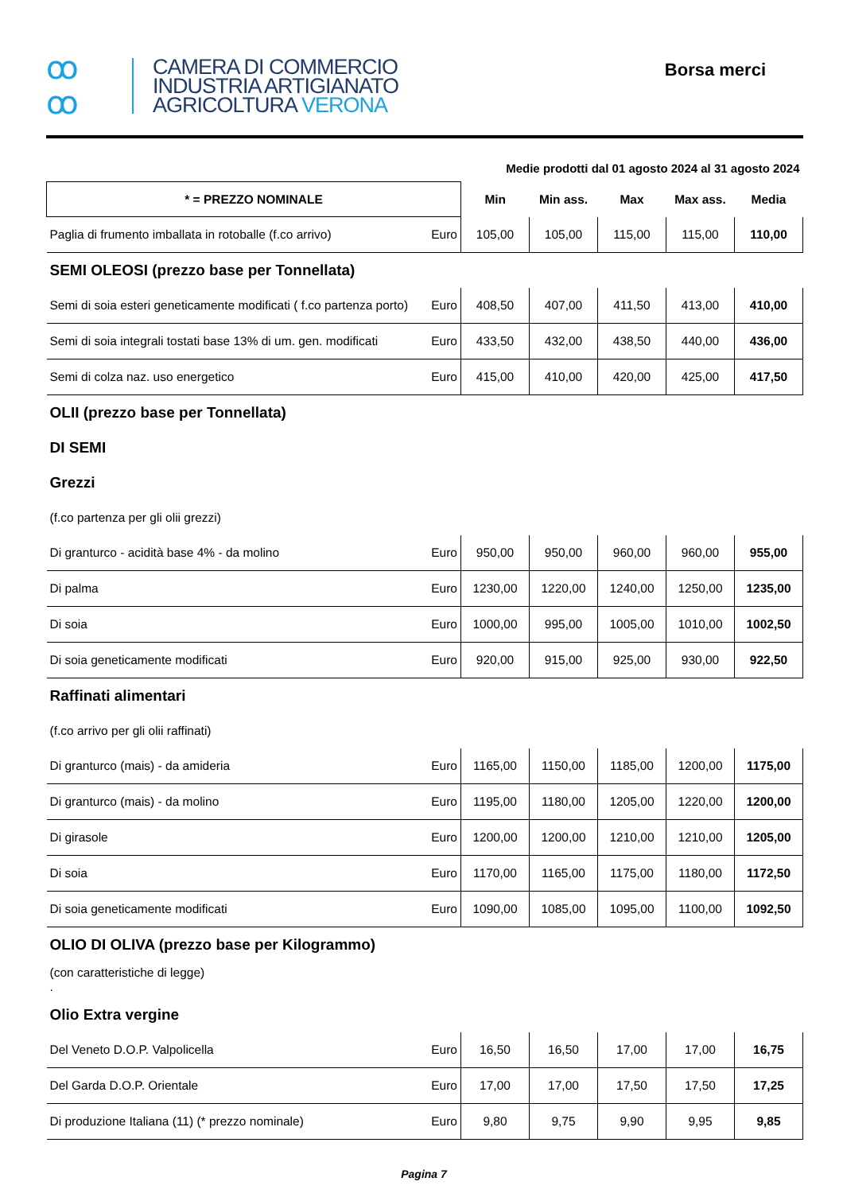ꝏ
ꝏ
CAMERA DI COMMERCIO
INDUSTRIA ARTIGIANATO
AGRICOLTURA VERONA
Borsa merci
| Medie prodotti dal 01 agosto 2024 al 31 agosto 2024 | | | | | | |
| * = PREZZO NOMINALE | | Min | Min ass. | Max | Max ass. | Media |
| Paglia di frumento imballata in rotoballe (f.co arrivo) | Euro | 105,00 | 105,00 | 115,00 | 115,00 | 110,00 |
| SEMI OLEOSI (prezzo base per Tonnellata) | | | | | | |
| Semi di soia esteri geneticamente modificati ( f.co partenza porto) | Euro | 408,50 | 407,00 | 411,50 | 413,00 | 410,00 |
| Semi di soia integrali tostati base 13% di um. gen. modificati | Euro | 433,50 | 432,00 | 438,50 | 440,00 | 436,00 |
| Semi di colza naz. uso energetico | Euro | 415,00 | 410,00 | 420,00 | 425,00 | 417,50 |
| OLII (prezzo base per Tonnellata) | | | | | | |
| DI SEMI | | | | | | |
| Grezzi | | | | | | |
| (f.co partenza per gli olii grezzi) | | | | | | |
| Di granturco - acidità base 4% - da molino | Euro | 950,00 | 950,00 | 960,00 | 960,00 | 955,00 |
| Di palma | Euro | 1230,00 | 1220,00 | 1240,00 | 1250,00 | 1235,00 |
| Di soia | Euro | 1000,00 | 995,00 | 1005,00 | 1010,00 | 1002,50 |
| Di soia geneticamente modificati | Euro | 920,00 | 915,00 | 925,00 | 930,00 | 922,50 |
| Raffinati alimentari | | | | | | |
| (f.co arrivo per gli olii raffinati) | | | | | | |
| Di granturco (mais) - da amideria | Euro | 1165,00 | 1150,00 | 1185,00 | 1200,00 | 1175,00 |
| Di granturco (mais) - da molino | Euro | 1195,00 | 1180,00 | 1205,00 | 1220,00 | 1200,00 |
| Di girasole | Euro | 1200,00 | 1200,00 | 1210,00 | 1210,00 | 1205,00 |
| Di soia | Euro | 1170,00 | 1165,00 | 1175,00 | 1180,00 | 1172,50 |
| Di soia geneticamente modificati | Euro | 1090,00 | 1085,00 | 1095,00 | 1100,00 | 1092,50 |
| OLIO DI OLIVA (prezzo base per Kilogrammo) | | | | | | |
| (con caratteristiche di legge) . | | | | | | |
| Olio Extra vergine | | | | | | |
| Del Veneto D.O.P. Valpolicella | Euro | 16,50 | 16,50 | 17,00 | 17,00 | 16,75 |
| Del Garda D.O.P. Orientale | Euro | 17,00 | 17,00 | 17,50 | 17,50 | 17,25 |
| Di produzione Italiana (11) (* prezzo nominale) | Euro | 9,80 | 9,75 | 9,90 | 9,95 | 9,85 |
Pagina 7